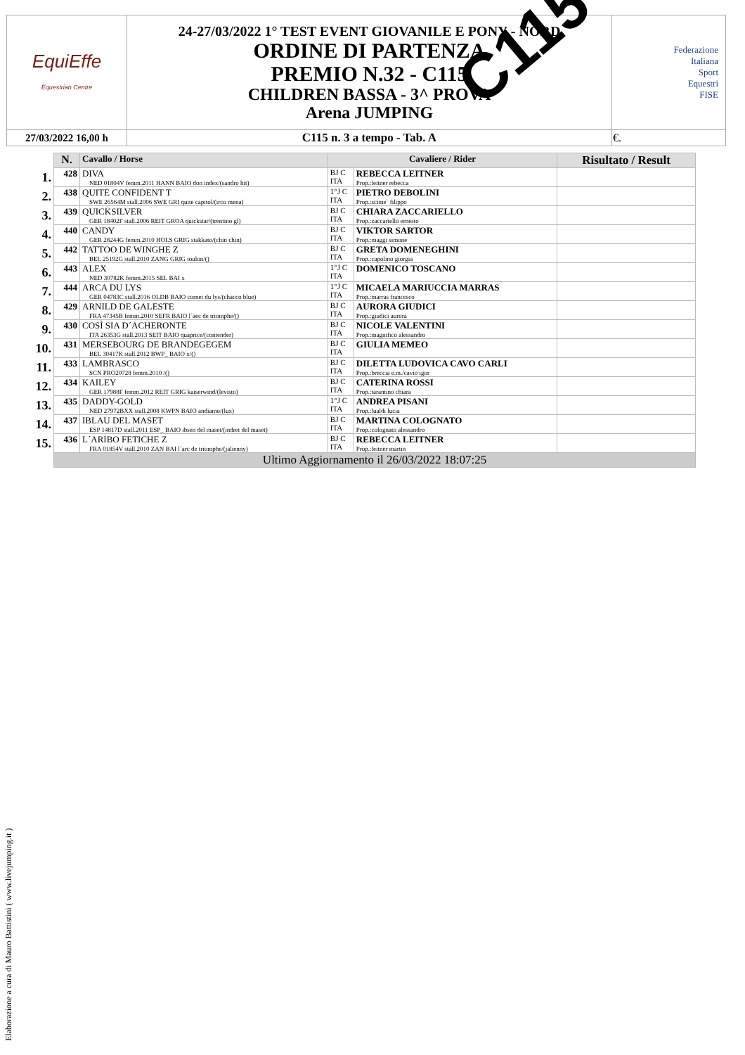| EquiEffe Equestrian Centre | 24-27/03/2022 1° TEST EVENT GIOVANILE E PONY - NORD ORDINE DI PARTENZA PREMIO N.32 - C115 CHILDREN BASSA - 3^ PROVA Arena JUMPING | Federazione Italiana Sport Equestri FISE |
| 27/03/2022 16,00 h | C115 n. 3 a tempo - Tab. A | €. |
C115
| | N. | Cavallo / Horse | Cavaliere / Rider | | Risultato / Result |
| --- | --- | --- | --- | --- | --- |
| 1. | 428 | DIVA NED 01804V femm.2011 HANN BAIO don index/(sandro hit) | BJ C ITA | REBECCA LEITNER Prop.:leitner rebecca | |
| 2. | 438 | QUITE CONFIDENT T SWE 26564M stall.2006 SWE GRI quite capitol/(irco mena) | 1°J C ITA | PIETRO DEBOLINI Prop.:scime` filippo | |
| 3. | 439 | QUICKSILVER GER 18402F stall.2006 REIT GROA quickstar/(trentino gl) | BJ C ITA | CHIARA ZACCARIELLO Prop.:zaccariello ernesto | |
| 4. | 440 | CANDY GER 28244G femm.2010 HOLS GRIG stakkato/(chin chin) | BJ C ITA | VIKTOR SARTOR Prop.:maggi simone | |
| 5. | 442 | TATTOO DE WINGHE Z BEL 25192G stall.2010 ZANG GRIG toulon/() | BJ C ITA | GRETA DOMENEGHINI Prop.:capolino giorgia | |
| 6. | 443 | ALEX NED 30782K femm.2015 SEL BAI x | 1°J C ITA | DOMENICO TOSCANO | |
| 7. | 444 | ARCA DU LYS GER 04783C stall.2016 OLDB BAIO cornet du lys/(chacco blue) | 1°J C ITA | MICAELA MARIUCCIA MARRAS Prop.:marras francesco | |
| 8. | 429 | ARNILD DE GALESTE FRA 47345B femm.2010 SEFR BAIO l´aec de triomphe/() | BJ C ITA | AURORA GIUDICI Prop.:giudici aurora | |
| 9. | 430 | COSÌ SIA D´ACHERONTE ITA 26353G stall.2013 SEIT BAIO quaprice/(contender) | BJ C ITA | NICOLE VALENTINI Prop.:magnifico alessandro | |
| 10. | 431 | MERSEBOURG DE BRANDEGEGEM BEL 30417K stall.2012 BWP_ BAIO x/() | BJ C ITA | GIULIA MEMEO | |
| 11. | 433 | LAMBRASCO SCN PRO20728 femm.2010 /() | BJ C ITA | DILETTA LUDOVICA CAVO CARLI Prop.:breccia e.m./cavio igor | |
| 12. | 434 | KAILEY GER 17988F femm.2012 REIT GRIG kaiserwind/(levisto) | BJ C ITA | CATERINA ROSSI Prop.:tarantino chiara | |
| 13. | 435 | DADDY-GOLD NED 27972BXX stall.2008 KWPN BAIO andiamo/(lux) | 1°J C ITA | ANDREA PISANI Prop.:lualdi lucia | |
| 14. | 437 | IBLAU DEL MASET ESP 14817D stall.2011 ESP_ BAIO ibsen del maset/(indret del maset) | BJ C ITA | MARTINA COLOGNATO Prop.:colognato alessandro | |
| 15. | 436 | L´ARIBO FETICHE Z FRA 01854V stall.2010 ZAN BAI l´arc de triomphe/(jalienny) | BJ C ITA | REBECCA LEITNER Prop.:leitner martin | |
| | Ultimo Aggiornamento il 26/03/2022 18:07:25 | | | | |
Elaborazione a cura di Mauro Battistini ( www.livejumping.it )